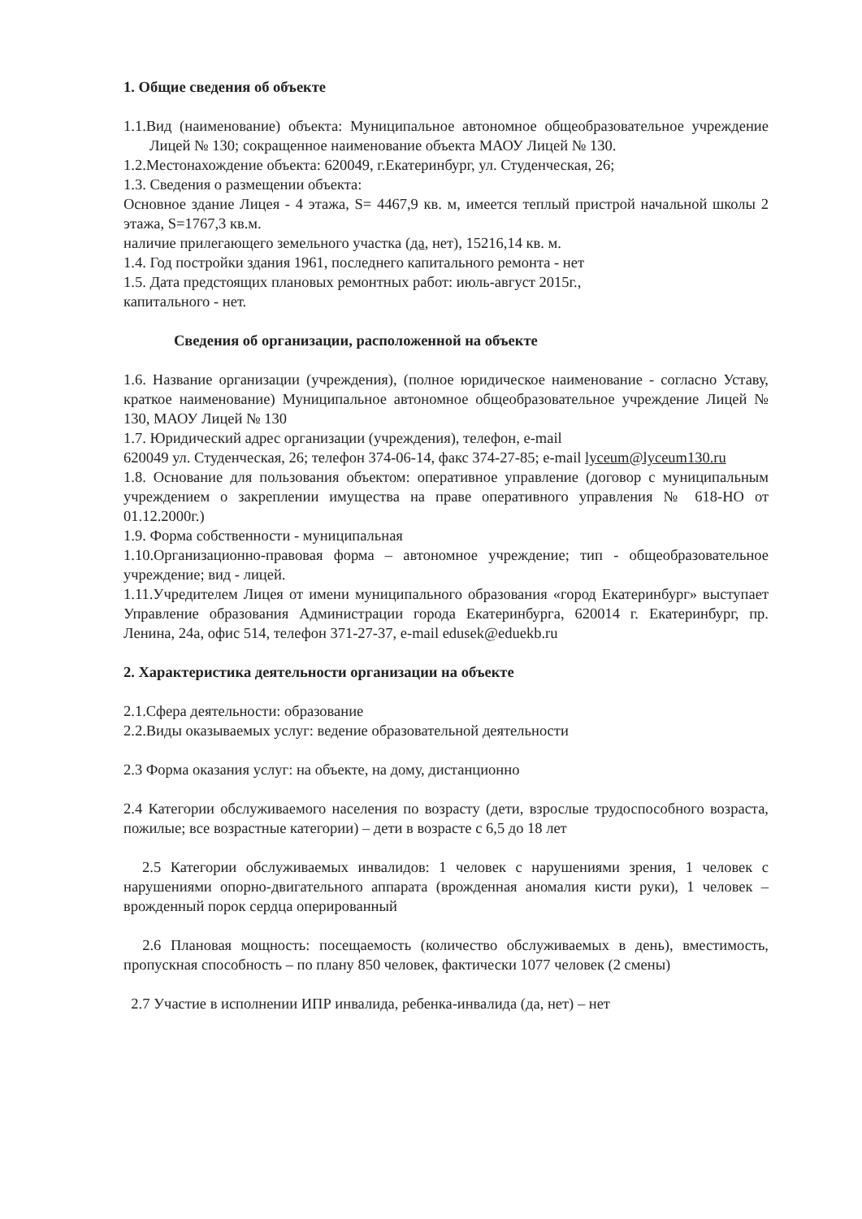1. Общие сведения об объекте
1.1.Вид (наименование) объекта: Муниципальное автономное общеобразовательное учреждение Лицей № 130; сокращенное наименование объекта МАОУ Лицей № 130.
1.2.Местонахождение объекта: 620049, г.Екатеринбург, ул. Студенческая, 26;
1.3. Сведения о размещении объекта:
Основное здание Лицея - 4 этажа, S= 4467,9 кв. м, имеется теплый пристрой начальной школы 2 этажа, S=1767,3 кв.м.
наличие прилегающего земельного участка (да, нет), 15216,14 кв. м.
1.4. Год постройки здания 1961, последнего капитального ремонта - нет
1.5. Дата предстоящих плановых ремонтных работ: июль-август 2015г.,
капитального - нет.
Сведения об организации, расположенной на объекте
1.6. Название организации (учреждения), (полное юридическое наименование - согласно Уставу, краткое наименование) Муниципальное автономное общеобразовательное учреждение Лицей № 130, МАОУ Лицей № 130
1.7. Юридический адрес организации (учреждения), телефон, e-mail
620049 ул. Студенческая, 26; телефон 374-06-14, факс 374-27-85; e-mail lyceum@lyceum130.ru
1.8. Основание для пользования объектом: оперативное управление (договор с муниципальным учреждением о закреплении имущества на праве оперативного управления № 618-НО от 01.12.2000г.)
1.9. Форма собственности - муниципальная
1.10.Организационно-правовая форма – автономное учреждение; тип - общеобразовательное учреждение; вид - лицей.
1.11.Учредителем Лицея от имени муниципального образования «город Екатеринбург» выступает Управление образования Администрации города Екатеринбурга, 620014 г. Екатеринбург, пр. Ленина, 24а, офис 514, телефон 371-27-37, e-mail edusek@eduekb.ru
2. Характеристика деятельности организации на объекте
2.1.Сфера деятельности: образование
2.2.Виды оказываемых услуг: ведение образовательной деятельности
2.3 Форма оказания услуг: на объекте, на дому, дистанционно
2.4 Категории обслуживаемого населения по возрасту (дети, взрослые трудоспособного возраста, пожилые; все возрастные категории) – дети в возрасте с 6,5 до 18 лет
2.5 Категории обслуживаемых инвалидов: 1 человек с нарушениями зрения, 1 человек с нарушениями опорно-двигательного аппарата (врожденная аномалия кисти руки), 1 человек – врожденный порок сердца оперированный
2.6 Плановая мощность: посещаемость (количество обслуживаемых в день), вместимость, пропускная способность – по плану 850 человек, фактически 1077 человек (2 смены)
2.7 Участие в исполнении ИПР инвалида, ребенка-инвалида (да, нет) – нет